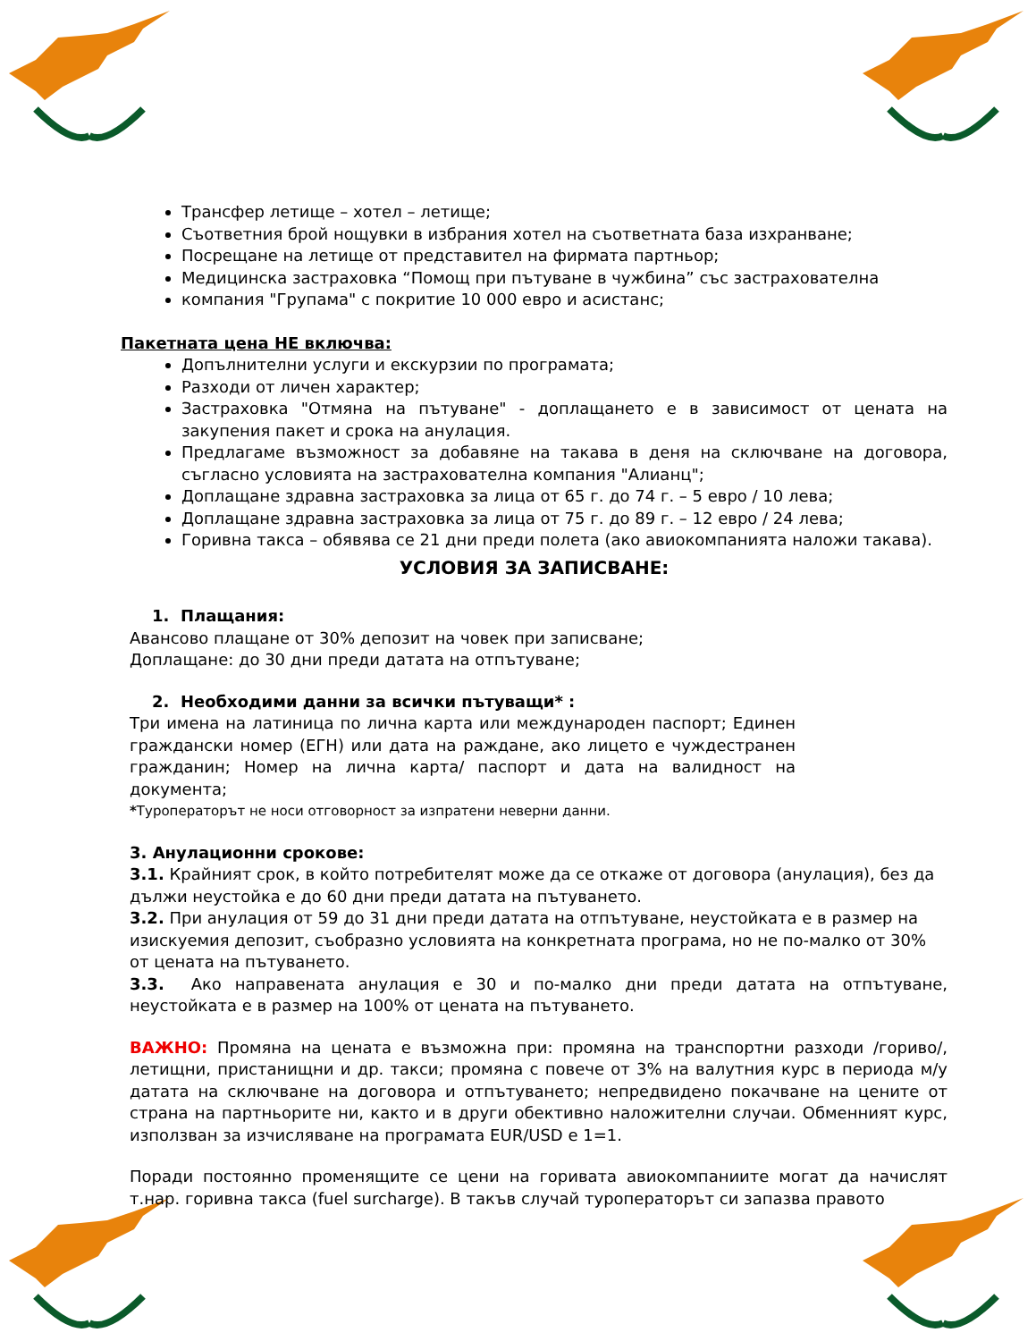Трансфер летище – хотел – летище;
Съответния брой нощувки в избрания хотел на съответната база изхранване;
Посрещане на летище от представител на фирмата партньор;
Медицинска застраховка “Помощ при пътуване в чужбина” със застрахователна
компания "Групама" с покритие 10 000 евро и асистанс;
Пакетната цена НЕ включва:
Допълнителни услуги и екскурзии по програмата;
Разходи от личен характер;
Застраховка "Отмяна на пътуване" - доплащането е в зависимост от цената на закупения пакет и срока на анулация.
Предлагаме възможност за добавяне на такава в деня на сключване на договора, съгласно условията на застрахователна компания "Алианц";
Доплащане здравна застраховка за лица от 65 г. до 74 г. – 5 евро / 10 лева;
Доплащане здравна застраховка за лица от 75 г. до 89 г. – 12 евро / 24 лева;
Горивна такса – обявява се 21 дни преди полета (ако авиокомпанията наложи такава).
УСЛОВИЯ ЗА ЗАПИСВАНЕ:
1. Плащания:
Авансово плащане от 30% депозит на човек при записване;
Доплащане: до 30 дни преди датата на отпътуване;
2. Необходими данни за всички пътуващи* :
Три имена на латиница по лична карта или международен паспорт; Единен граждански номер (ЕГН) или дата на раждане, ако лицето е чуждестранен гражданин; Номер на лична карта/ паспорт и дата на валидност на документа;
*Туроператорът не носи отговорност за изпратени неверни данни.
3. Анулационни срокове:
3.1. Крайният срок, в който потребителят може да се откаже от договора (анулация), без да дължи неустойка е до 60 дни преди датата на пътуването.
3.2. При анулация от 59 до 31 дни преди датата на отпътуване, неустойката е в размер на изискуемия депозит, съобразно условията на конкретната програма, но не по-малко от 30% от цената на пътуването.
3.3. Ако направената анулация е 30 и по-малко дни преди датата на отпътуване, неустойката е в размер на 100% от цената на пътуването.
ВАЖНО: Промяна на цената е възможна при: промяна на транспортни разходи /гориво/, летищни, пристанищни и др. такси; промяна с повече от 3% на валутния курс в периода м/у датата на сключване на договора и отпътуването; непредвидено покачване на цените от страна на партньорите ни, както и в други обективно наложителни случаи. Обменният курс, използван за изчисляване на програмата EUR/USD е 1=1.
Поради постоянно променящите се цени на горивата авиокомпаниите могат да начислят т.нар. горивна такса (fuel surcharge). В такъв случай туроператорът си запазва правото